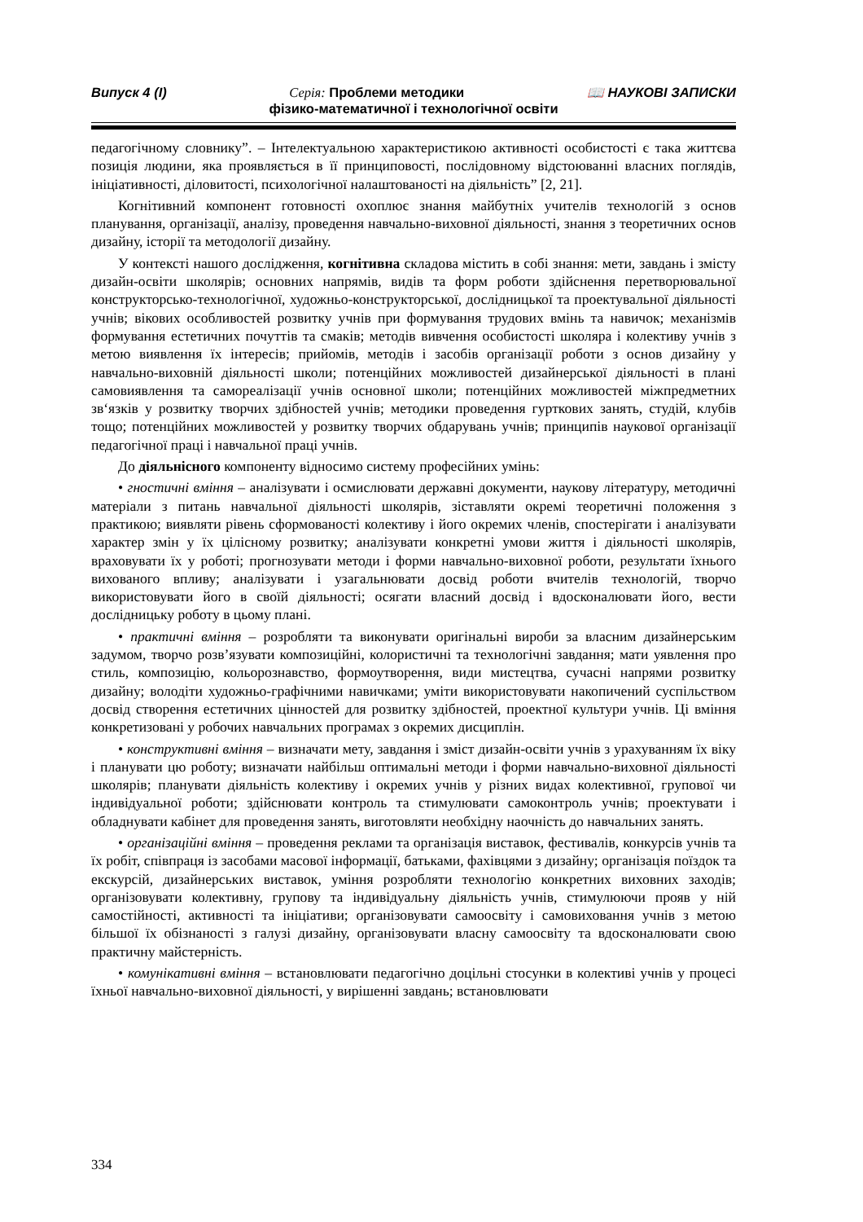Випуск 4 (I) Серія: Проблеми методики 📖 НАУКОВІ ЗАПИСКИ
фізико-математичної і технологічної освіти
педагогічному словнику”. – Інтелектуальною характеристикою активності особистості є така життєва позиція людини, яка проявляється в її принциповості, послідовному відстоюванні власних поглядів, ініціативності, діловитості, психологічної налаштованості на діяльність” [2, 21].
Когнітивний компонент готовності охоплює знання майбутніх учителів технологій з основ планування, організації, аналізу, проведення навчально-виховної діяльності, знання з теоретичних основ дизайну, історії та методології дизайну.
У контексті нашого дослідження, когнітивна складова містить в собі знання: мети, завдань і змісту дизайн-освіти школярів; основних напрямів, видів та форм роботи здійснення перетворювальної конструкторсько-технологічної, художньо-конструкторської, дослідницької та проектувальної діяльності учнів; вікових особливостей розвитку учнів при формування трудових вмінь та навичок; механізмів формування естетичних почуттів та смаків; методів вивчення особистості школяра і колективу учнів з метою виявлення їх інтересів; прийомів, методів і засобів організації роботи з основ дизайну у навчально-виховній діяльності школи; потенційних можливостей дизайнерської діяльності в плані самовиявлення та самореалізації учнів основної школи; потенційних можливостей міжпредметних зв‘язків у розвитку творчих здібностей учнів; методики проведення гурткових занять, студій, клубів тощо; потенційних можливостей у розвитку творчих обдарувань учнів; принципів наукової організації педагогічної праці і навчальної праці учнів.
До діяльнісного компоненту відносимо систему професійних умінь:
• гностичні вміння – аналізувати і осмислювати державні документи, наукову літературу, методичні матеріали з питань навчальної діяльності школярів, зіставляти окремі теоретичні положення з практикою; виявляти рівень сформованості колективу і його окремих членів, спостерігати і аналізувати характер змін у їх цілісному розвитку; аналізувати конкретні умови життя і діяльності школярів, враховувати їх у роботі; прогнозувати методи і форми навчально-виховної роботи, результати їхнього вихованого впливу; аналізувати і узагальнювати досвід роботи вчителів технологій, творчо використовувати його в своїй діяльності; осягати власний досвід і вдосконалювати його, вести дослідницьку роботу в цьому плані.
• практичні вміння – розробляти та виконувати оригінальні вироби за власним дизайнерським задумом, творчо розв’язувати композиційні, колористичні та технологічні завдання; мати уявлення про стиль, композицію, кольорознавство, формоутворення, види мистецтва, сучасні напрями розвитку дизайну; володіти художньо-графічними навичками; уміти використовувати накопичений суспільством досвід створення естетичних цінностей для розвитку здібностей, проектної культури учнів. Ці вміння конкретизовані у робочих навчальних програмах з окремих дисциплін.
• конструктивні вміння – визначати мету, завдання і зміст дизайн-освіти учнів з урахуванням їх віку і планувати цю роботу; визначати найбільш оптимальні методи і форми навчально-виховної діяльності школярів; планувати діяльність колективу і окремих учнів у різних видах колективної, групової чи індивідуальної роботи; здійснювати контроль та стимулювати самоконтроль учнів; проектувати і обладнувати кабінет для проведення занять, виготовляти необхідну наочність до навчальних занять.
• організаційні вміння – проведення реклами та організація виставок, фестивалів, конкурсів учнів та їх робіт, співпраця із засобами масової інформації, батьками, фахівцями з дизайну; організація поїздок та екскурсій, дизайнерських виставок, уміння розробляти технологію конкретних виховних заходів; організовувати колективну, групову та індивідуальну діяльність учнів, стимулюючи прояв у ній самостійності, активності та ініціативи; організовувати самоосвіту і самовиховання учнів з метою більшої їх обізнаності з галузі дизайну, організовувати власну самоосвіту та вдосконалювати свою практичну майстерність.
• комунікативні вміння – встановлювати педагогічно доцільні стосунки в колективі учнів у процесі їхньої навчально-виховної діяльності, у вирішенні завдань; встановлювати
334